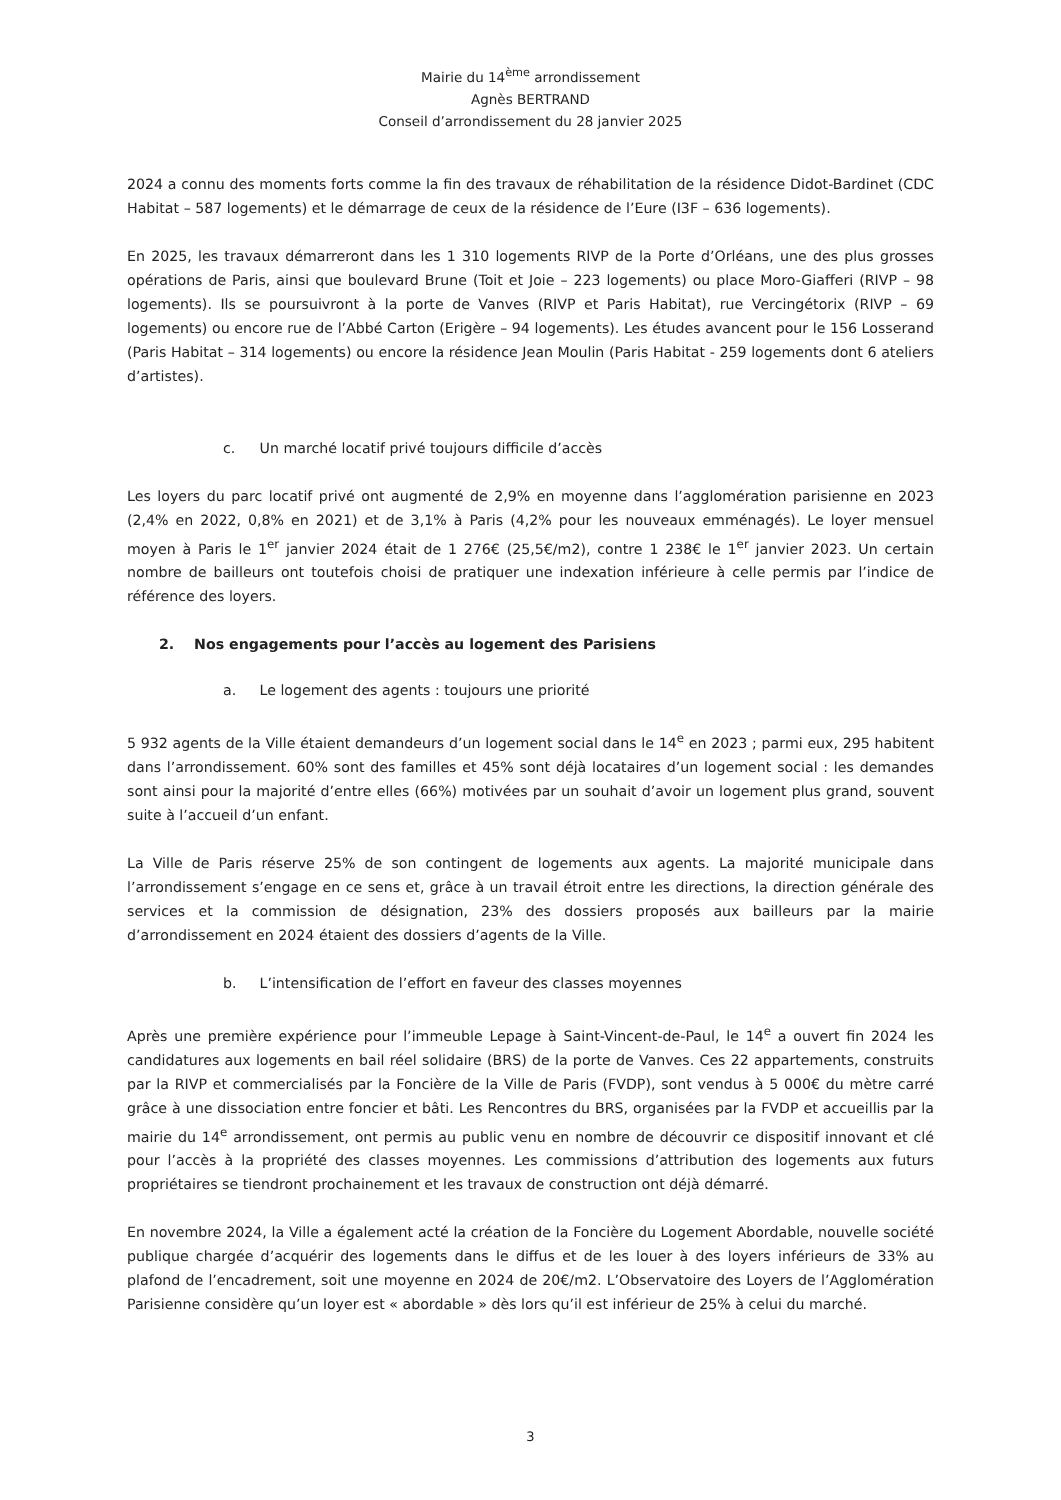Mairie du 14<sup>ème</sup> arrondissement
Agnès BERTRAND
Conseil d’arrondissement du 28 janvier 2025
2024 a connu des moments forts comme la fin des travaux de réhabilitation de la résidence Didot-Bardinet (CDC Habitat – 587 logements) et le démarrage de ceux de la résidence de l’Eure (I3F – 636 logements).
En 2025, les travaux démarreront dans les 1 310 logements RIVP de la Porte d’Orléans, une des plus grosses opérations de Paris, ainsi que boulevard Brune (Toit et Joie – 223 logements) ou place Moro-Giafferi (RIVP – 98 logements). Ils se poursuivront à la porte de Vanves (RIVP et Paris Habitat), rue Vercingétorix (RIVP – 69 logements) ou encore rue de l’Abbé Carton (Erigère – 94 logements). Les études avancent pour le 156 Losserand (Paris Habitat – 314 logements) ou encore la résidence Jean Moulin (Paris Habitat - 259 logements dont 6 ateliers d’artistes).
c. Un marché locatif privé toujours difficile d’accès
Les loyers du parc locatif privé ont augmenté de 2,9% en moyenne dans l’agglomération parisienne en 2023 (2,4% en 2022, 0,8% en 2021) et de 3,1% à Paris (4,2% pour les nouveaux emménagés). Le loyer mensuel moyen à Paris le 1<sup>er</sup> janvier 2024 était de 1 276€ (25,5€/m2), contre 1 238€ le 1<sup>er</sup> janvier 2023. Un certain nombre de bailleurs ont toutefois choisi de pratiquer une indexation inférieure à celle permis par l’indice de référence des loyers.
2. Nos engagements pour l’accès au logement des Parisiens
a. Le logement des agents : toujours une priorité
5 932 agents de la Ville étaient demandeurs d’un logement social dans le 14<sup>e</sup> en 2023 ; parmi eux, 295 habitent dans l’arrondissement. 60% sont des familles et 45% sont déjà locataires d’un logement social : les demandes sont ainsi pour la majorité d’entre elles (66%) motivées par un souhait d’avoir un logement plus grand, souvent suite à l’accueil d’un enfant.
La Ville de Paris réserve 25% de son contingent de logements aux agents. La majorité municipale dans l’arrondissement s’engage en ce sens et, grâce à un travail étroit entre les directions, la direction générale des services et la commission de désignation, 23% des dossiers proposés aux bailleurs par la mairie d’arrondissement en 2024 étaient des dossiers d’agents de la Ville.
b. L’intensification de l’effort en faveur des classes moyennes
Après une première expérience pour l’immeuble Lepage à Saint-Vincent-de-Paul, le 14<sup>e</sup> a ouvert fin 2024 les candidatures aux logements en bail réel solidaire (BRS) de la porte de Vanves. Ces 22 appartements, construits par la RIVP et commercialisés par la Foncière de la Ville de Paris (FVDP), sont vendus à 5 000€ du mètre carré grâce à une dissociation entre foncier et bâti. Les Rencontres du BRS, organisées par la FVDP et accueillis par la mairie du 14<sup>e</sup> arrondissement, ont permis au public venu en nombre de découvrir ce dispositif innovant et clé pour l’accès à la propriété des classes moyennes. Les commissions d’attribution des logements aux futurs propriétaires se tiendront prochainement et les travaux de construction ont déjà démarré.
En novembre 2024, la Ville a également acté la création de la Foncière du Logement Abordable, nouvelle société publique chargée d’acquérir des logements dans le diffus et de les louer à des loyers inférieurs de 33% au plafond de l’encadrement, soit une moyenne en 2024 de 20€/m2. L’Observatoire des Loyers de l’Agglomération Parisienne considère qu’un loyer est « abordable » dès lors qu’il est inférieur de 25% à celui du marché.
3